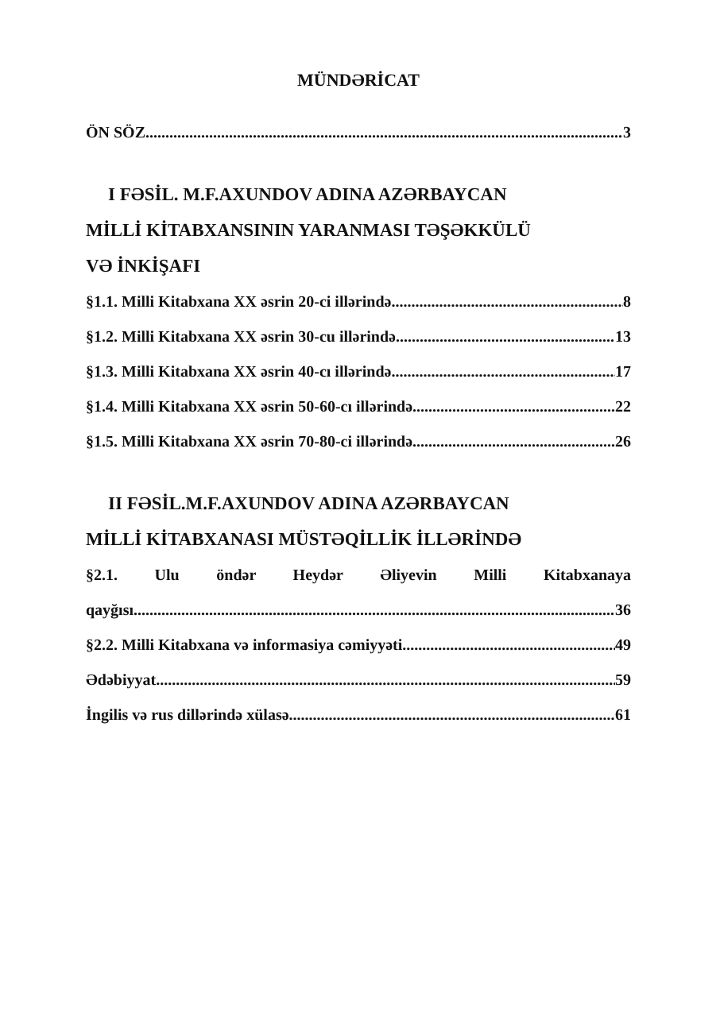MÜNDƏRİCAT
ÖN SÖZ 3
I FƏSİL. M.F.AXUNDOV ADINA AZƏRBAYCAN
MİLLİ KİTABXANSININ YARANMASI TƏŞƏKKÜLÜ
VƏ İNKİŞAFI
§1.1. Milli Kitabxana XX əsrin 20-ci illərində 8
§1.2. Milli Kitabxana XX əsrin 30-cu illərində 13
§1.3. Milli Kitabxana XX əsrin 40-cı illərində 17
§1.4. Milli Kitabxana XX əsrin 50-60-cı illərində 22
§1.5. Milli Kitabxana XX əsrin 70-80-ci illərində 26
II FƏSİL.M.F.AXUNDOV ADINA AZƏRBAYCAN
MİLLİ KİTABXANASI MÜSTƏQİLLİK İLLƏRİNDƏ
§2.1. Ulu öndər Heydər Əliyevin Milli Kitabxanaya
qayğısı 36
§2.2. Milli Kitabxana və informasiya cəmiyyəti 49
Ədəbiyyat 59
İngilis və rus dillərində xülasə 61